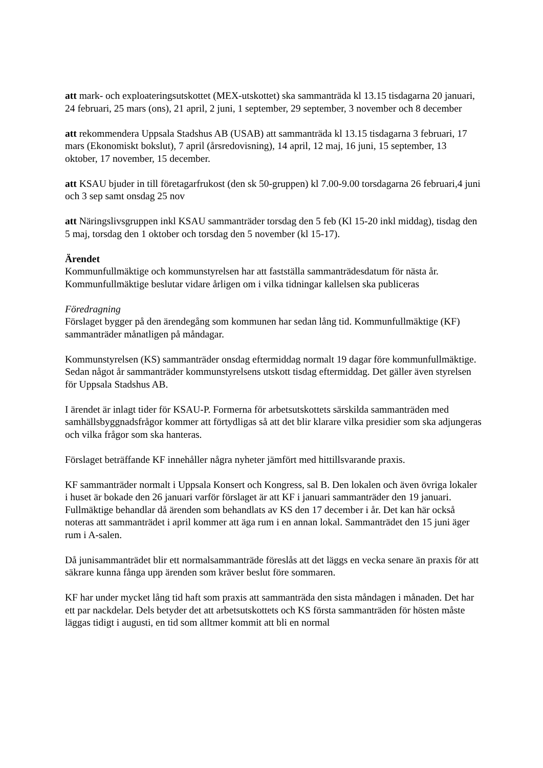att mark- och exploateringsutskottet (MEX-utskottet) ska sammanträda kl 13.15 tisdagarna 20 januari, 24 februari, 25 mars (ons), 21 april, 2 juni, 1 september, 29 september, 3 november och 8 december
att rekommendera Uppsala Stadshus AB (USAB) att sammanträda kl 13.15 tisdagarna 3 februari, 17 mars (Ekonomiskt bokslut), 7 april (årsredovisning), 14 april, 12 maj, 16 juni, 15 september, 13 oktober, 17 november, 15 december.
att KSAU bjuder in till företagarfrukost (den sk 50-gruppen) kl 7.00-9.00 torsdagarna 26 februari,4 juni och 3 sep samt onsdag 25 nov
att Näringslivsgruppen inkl KSAU sammanträder torsdag den 5 feb (Kl 15-20 inkl middag), tisdag den 5 maj, torsdag den 1 oktober och torsdag den 5 november (kl 15-17).
Ärendet
Kommunfullmäktige och kommunstyrelsen har att fastställa sammanträdesdatum för nästa år. Kommunfullmäktige beslutar vidare årligen om i vilka tidningar kallelsen ska publiceras
Föredragning
Förslaget bygger på den ärendegång som kommunen har sedan lång tid. Kommunfullmäktige (KF) sammanträder månatligen på måndagar.
Kommunstyrelsen (KS) sammanträder onsdag eftermiddag normalt 19 dagar före kommunfullmäktige. Sedan något år sammanträder kommunstyrelsens utskott tisdag eftermiddag. Det gäller även styrelsen för Uppsala Stadshus AB.
I ärendet är inlagt tider för KSAU-P. Formerna för arbetsutskottets särskilda sammanträden med samhällsbyggnadsfrågor kommer att förtydligas så att det blir klarare vilka presidier som ska adjungeras och vilka frågor som ska hanteras.
Förslaget beträffande KF innehåller några nyheter jämfört med hittillsvarande praxis.
KF sammanträder normalt i Uppsala Konsert och Kongress, sal B. Den lokalen och även övriga lokaler i huset är bokade den 26 januari varför förslaget är att KF i januari sammanträder den 19 januari. Fullmäktige behandlar då ärenden som behandlats av KS den 17 december i år. Det kan här också noteras att sammanträdet i april kommer att äga rum i en annan lokal. Sammanträdet den 15 juni äger rum i A-salen.
Då junisammanträdet blir ett normalsammanträde föreslås att det läggs en vecka senare än praxis för att säkrare kunna fånga upp ärenden som kräver beslut före sommaren.
KF har under mycket lång tid haft som praxis att sammanträda den sista måndagen i månaden. Det har ett par nackdelar. Dels betyder det att arbetsutskottets och KS första sammanträden för hösten måste läggas tidigt i augusti, en tid som alltmer kommit att bli en normal